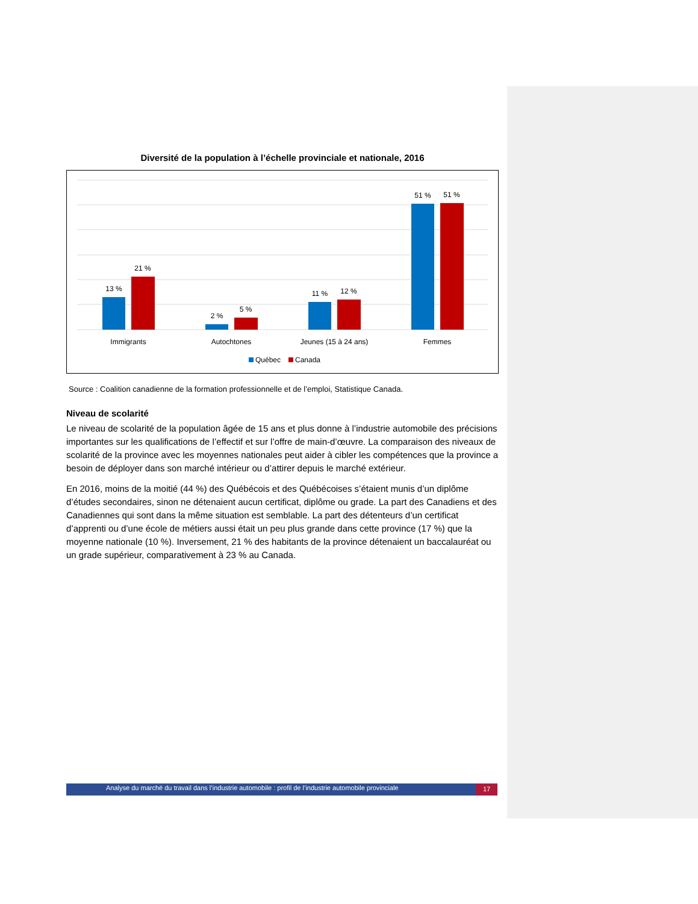Diversité de la population à l’échelle provinciale et nationale, 2016
13 %
21 %
2 %
5 %
11 %
12 %
51 %
51 %
Immigrants
Autochtones
Jeunes (15 à 24 ans)
Femmes
Québec
Canada
Source : Coalition canadienne de la formation professionnelle et de l’emploi, Statistique Canada.
Niveau de scolarité
Le niveau de scolarité de la population âgée de 15 ans et plus donne à l’industrie automobile des précisions importantes sur les qualifications de l’effectif et sur l’offre de main-d’œuvre. La comparaison des niveaux de scolarité de la province avec les moyennes nationales peut aider à cibler les compétences que la province a besoin de déployer dans son marché intérieur ou d’attirer depuis le marché extérieur.
En 2016, moins de la moitié (44 %) des Québécois et des Québécoises s’étaient munis d’un diplôme d’études secondaires, sinon ne détenaient aucun certificat, diplôme ou grade. La part des Canadiens et des Canadiennes qui sont dans la même situation est semblable. La part des détenteurs d’un certificat d’apprenti ou d’une école de métiers aussi était un peu plus grande dans cette province (17 %) que la moyenne nationale (10 %). Inversement, 21 % des habitants de la province détenaient un baccalauréat ou un grade supérieur, comparativement à 23 % au Canada.
Analyse du marché du travail dans l’industrie automobile : profil de l’industrie automobile provinciale 17